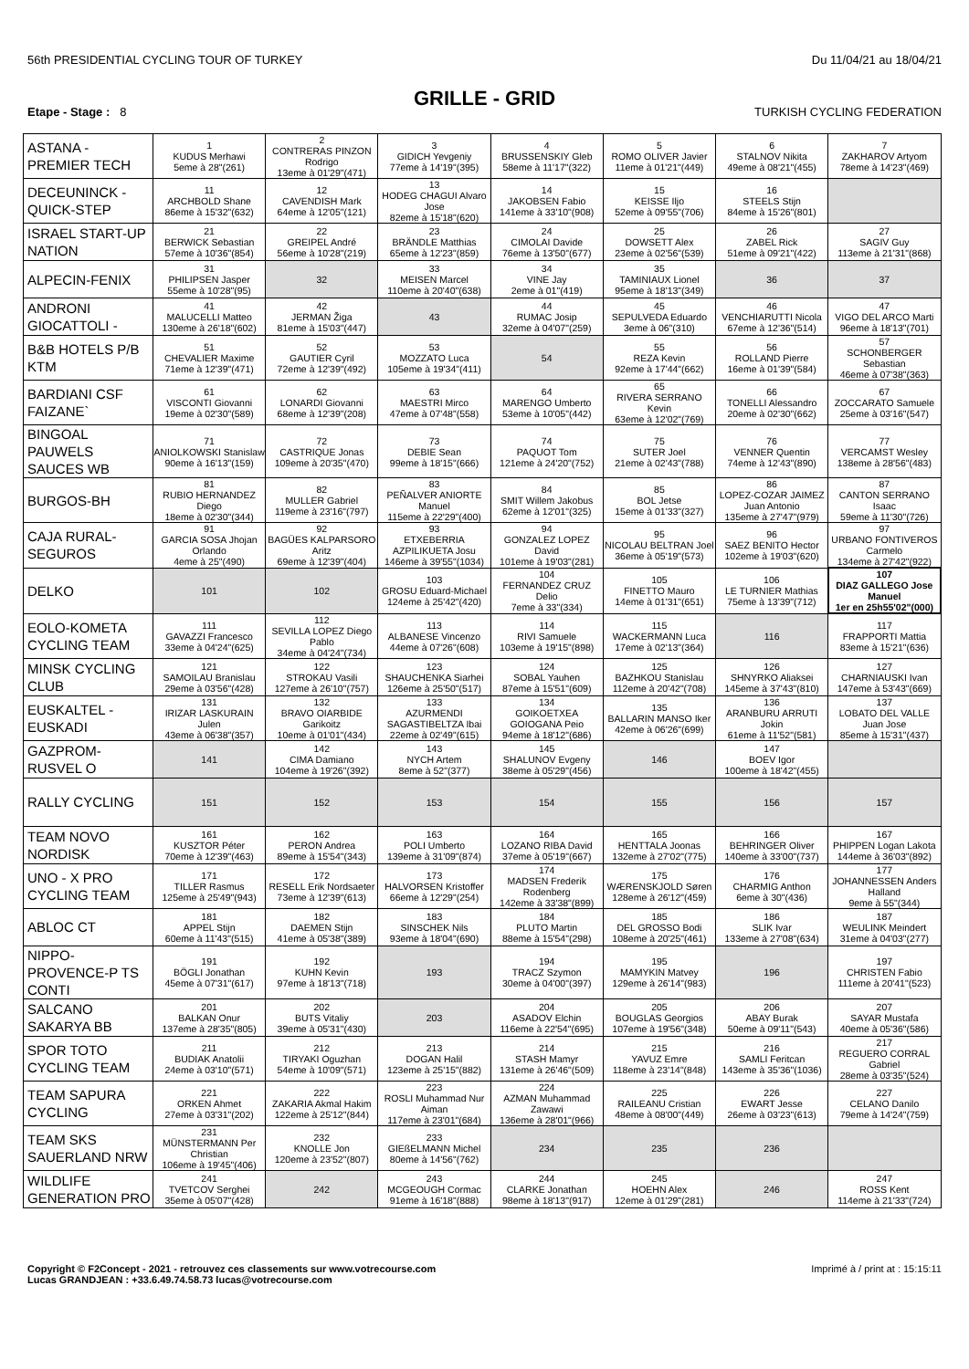56th PRESIDENTIAL CYCLING TOUR OF TURKEY Du 11/04/21 au 18/04/21
GRILLE - GRID
Etape - Stage : 8 TURKISH CYCLING FEDERATION
| ASTANA - PREMIER TECH | 1 KUDUS Merhawi 5eme à 28"(261) | 2 CONTRERAS PINZON Rodrigo 13eme à 01'29"(471) | 3 GIDICH Yevgeniy 77eme à 14'19"(395) | 4 BRUSSENSKIY Gleb 58eme à 11'17"(322) | 5 ROMO OLIVER Javier 11eme à 01'21"(449) | 6 STALNOV Nikita 49eme à 08'21"(455) | 7 ZAKHAROV Artyom 78eme à 14'23"(469) |
| DECEUNINCK - QUICK-STEP | 11 ARCHBOLD Shane 86eme à 15'32"(632) | 12 CAVENDISH Mark 64eme à 12'05"(121) | 13 HODEG CHAGUI Alvaro Jose 82eme à 15'18"(620) | 14 JAKOBSEN Fabio 141eme à 33'10"(908) | 15 KEISSE Iljo 52eme à 09'55"(706) | 16 STEELS Stijn 84eme à 15'26"(801) | |
| ISRAEL START-UP NATION | 21 BERWICK Sebastian 57eme à 10'36"(854) | 22 GREIPEL André 56eme à 10'28"(219) | 23 BRÄNDLE Matthias 65eme à 12'23"(859) | 24 CIMOLAI Davide 76eme à 13'50"(677) | 25 DOWSETT Alex 23eme à 02'56"(539) | 26 ZABEL Rick 51eme à 09'21"(422) | 27 SAGIV Guy 113eme à 21'31"(868) |
| ALPECIN-FENIX | 31 PHILIPSEN Jasper 55eme à 10'28"(95) | 32 | 33 MEISEN Marcel 110eme à 20'40"(638) | 34 VINE Jay 2eme à 01"(419) | 35 TAMINIAUX Lionel 95eme à 18'13"(349) | 36 | 37 |
| ANDRONI GIOCATTOLI - | 41 MALUCELLI Matteo 130eme à 26'18"(602) | 42 JERMAN Žiga 81eme à 15'03"(447) | 43 | 44 RUMAC Josip 32eme à 04'07"(259) | 45 SEPULVEDA Eduardo 3eme à 06"(310) | 46 VENCHIARUTTI Nicola 67eme à 12'36"(514) | 47 VIGO DEL ARCO Marti 96eme à 18'13"(701) |
| B&B HOTELS P/B KTM | 51 CHEVALIER Maxime 71eme à 12'39"(471) | 52 GAUTIER Cyril 72eme à 12'39"(492) | 53 MOZZATO Luca 105eme à 19'34"(411) | 54 | 55 REZA Kevin 92eme à 17'44"(662) | 56 ROLLAND Pierre 16eme à 01'39"(584) | 57 SCHONBERGER Sebastian 46eme à 07'38"(363) |
| BARDIANI CSF FAIZANE` | 61 VISCONTI Giovanni 19eme à 02'30"(589) | 62 LONARDI Giovanni 68eme à 12'39"(208) | 63 MAESTRI Mirco 47eme à 07'48"(558) | 64 MARENGO Umberto 53eme à 10'05"(442) | 65 RIVERA SERRANO Kevin 63eme à 12'02"(769) | 66 TONELLI Alessandro 20eme à 02'30"(662) | 67 ZOCCARATO Samuele 25eme à 03'16"(547) |
| BINGOAL PAUWELS SAUCES WB | 71 ANIOLKOWSKI Stanislaw 90eme à 16'13"(159) | 72 CASTRIQUE Jonas 109eme à 20'35"(470) | 73 DEBIE Sean 99eme à 18'15"(666) | 74 PAQUOT Tom 121eme à 24'20"(752) | 75 SUTER Joel 21eme à 02'43"(788) | 76 VENNER Quentin 74eme à 12'43"(890) | 77 VERCAMST Wesley 138eme à 28'56"(483) |
| BURGOS-BH | 81 RUBIO HERNANDEZ Diego 18eme à 02'30"(344) | 82 MULLER Gabriel 119eme à 23'16"(797) | 83 PEÑALVER ANIORTE Manuel 115eme à 22'29"(400) | 84 SMIT Willem Jakobus 62eme à 12'01"(325) | 85 BOL Jetse 15eme à 01'33"(327) | 86 LOPEZ-COZAR JAIMEZ Juan Antonio 135eme à 27'47"(979) | 87 CANTON SERRANO Isaac 59eme à 11'30"(726) |
| CAJA RURAL-SEGUROS | 91 GARCIA SOSA Jhojan Orlando 4eme à 25"(490) | 92 BAGÜES KALPARSORO Aritz 69eme à 12'39"(404) | 93 ETXEBERRIA AZPILIKUETA Josu 146eme à 39'55"(1034) | 94 GONZALEZ LOPEZ David 101eme à 19'03"(281) | 95 NICOLAU BELTRAN Joel 36eme à 05'19"(573) | 96 SAEZ BENITO Hector 102eme à 19'03"(620) | 97 URBANO FONTIVEROS Carmelo 134eme à 27'42"(922) |
| DELKO | 101 | 102 | 103 GROSU Eduard-Michael 124eme à 25'42"(420) | 104 FERNANDEZ CRUZ Delio 7eme à 33"(334) | 105 FINETTO Mauro 14eme à 01'31"(651) | 106 LE TURNIER Mathias 75eme à 13'39"(712) | 107 DIAZ GALLEGO Jose Manuel 1er en 25h55'02"(000) |
| EOLO-KOMETA CYCLING TEAM | 111 GAVAZZI Francesco 33eme à 04'24"(625) | 112 SEVILLA LOPEZ Diego Pablo 34eme à 04'24"(734) | 113 ALBANESE Vincenzo 44eme à 07'26"(608) | 114 RIVI Samuele 103eme à 19'15"(898) | 115 WACKERMANN Luca 17eme à 02'13"(364) | 116 | 117 FRAPPORTI Mattia 83eme à 15'21"(636) |
| MINSK CYCLING CLUB | 121 SAMOILAU Branislau 29eme à 03'56"(428) | 122 STROKAU Vasili 127eme à 26'10"(757) | 123 SHAUCHENKA Siarhei 126eme à 25'50"(517) | 124 SOBAL Yauhen 87eme à 15'51"(609) | 125 BAZHKOU Stanislau 112eme à 20'42"(708) | 126 SHNYRKO Aliaksei 145eme à 37'43"(810) | 127 CHARNIAUSKI Ivan 147eme à 53'43"(669) |
| EUSKALTEL - EUSKADI | 131 IRIZAR LASKURAIN Julen 43eme à 06'38"(357) | 132 BRAVO OIARBIDE Garikoitz 10eme à 01'01"(434) | 133 AZURMENDI SAGASTIBELTZA Ibai 22eme à 02'49"(615) | 134 GOIKOETXEA GOIOGANA Peio 94eme à 18'12"(686) | 135 BALLARIN MANSO Iker 42eme à 06'26"(699) | 136 ARANBURU ARRUTI Jokin 61eme à 11'52"(581) | 137 LOBATO DEL VALLE Juan Jose 85eme à 15'31"(437) |
| GAZPROM-RUSVEL O | 141 | 142 CIMA Damiano 104eme à 19'26"(392) | 143 NYCH Artem 8eme à 52"(377) | 145 SHALUNOV Evgeny 38eme à 05'29"(456) | 146 | 147 BOEV Igor 100eme à 18'42"(455) | |
| RALLY CYCLING | 151 | 152 | 153 | 154 | 155 | 156 | 157 |
| TEAM NOVO NORDISK | 161 KUSZTOR Péter 70eme à 12'39"(463) | 162 PERON Andrea 89eme à 15'54"(343) | 163 POLI Umberto 139eme à 31'09"(874) | 164 LOZANO RIBA David 37eme à 05'19"(667) | 165 HENTTALA Joonas 132eme à 27'02"(775) | 166 BEHRINGER Oliver 140eme à 33'00"(737) | 167 PHIPPEN Logan Lakota 144eme à 36'03"(892) |
| UNO - X PRO CYCLING TEAM | 171 TILLER Rasmus 125eme à 25'49"(943) | 172 RESELL Erik Nordsaeter 73eme à 12'39"(613) | 173 HALVORSEN Kristoffer 66eme à 12'29"(254) | 174 MADSEN Frederik Rodenberg 142eme à 33'38"(899) | 175 WÆRENSKJOLD Søren 128eme à 26'12"(459) | 176 CHARMIG Anthon 6eme à 30"(436) | 177 JOHANNESSEN Anders Halland 9eme à 55"(344) |
| ABLOC CT | 181 APPEL Stijn 60eme à 11'43"(515) | 182 DAEMEN Stijn 41eme à 05'38"(389) | 183 SINSCHEK Nils 93eme à 18'04"(690) | 184 PLUTO Martin 88eme à 15'54"(298) | 185 DEL GROSSO Bodi 108eme à 20'25"(461) | 186 SLIK Ivar 133eme à 27'08"(634) | 187 WEULINK Meindert 31eme à 04'03"(277) |
| NIPPO-PROVENCE-P TS CONTI | 191 BÖGLI Jonathan 45eme à 07'31"(617) | 192 KUHN Kevin 97eme à 18'13"(718) | 193 | 194 TRACZ Szymon 30eme à 04'00"(397) | 195 MAMYKIN Matvey 129eme à 26'14"(983) | 196 | 197 CHRISTEN Fabio 111eme à 20'41"(523) |
| SALCANO SAKARYA BB | 201 BALKAN Onur 137eme à 28'35"(805) | 202 BUTS Vitaliy 39eme à 05'31"(430) | 203 | 204 ASADOV Elchin 116eme à 22'54"(695) | 205 BOUGLAS Georgios 107eme à 19'56"(348) | 206 ABAY Burak 50eme à 09'11"(543) | 207 SAYAR Mustafa 40eme à 05'36"(586) |
| SPOR TOTO CYCLING TEAM | 211 BUDIAK Anatolii 24eme à 03'10"(571) | 212 TIRYAKI Oguzhan 54eme à 10'09"(571) | 213 DOGAN Halil 123eme à 25'15"(882) | 214 STASH Mamyr 131eme à 26'46"(509) | 215 YAVUZ Emre 118eme à 23'14"(848) | 216 SAMLI Feritcan 143eme à 35'36"(1036) | 217 REGUERO CORRAL Gabriel 28eme à 03'35"(524) |
| TEAM SAPURA CYCLING | 221 ORKEN Ahmet 27eme à 03'31"(202) | 222 ZAKARIA Akmal Hakim 122eme à 25'12"(844) | 223 ROSLI Muhammad Nur Aiman 117eme à 23'01"(684) | 224 AZMAN Muhammad Zawawi 136eme à 28'01"(966) | 225 RAILEANU Cristian 48eme à 08'00"(449) | 226 EWART Jesse 26eme à 03'23"(613) | 227 CELANO Danilo 79eme à 14'24"(759) |
| TEAM SKS SAUERLAND NRW | 231 MÜNSTERMANN Per Christian 106eme à 19'45"(406) | 232 KNOLLE Jon 120eme à 23'52"(807) | 233 GIEßELMANN Michel 80eme à 14'56"(762) | 234 | 235 | 236 | |
| WILDLIFE GENERATION PRO | 241 TVETCOV Serghei 35eme à 05'07"(428) | 242 | 243 MCGEOUGH Cormac 91eme à 16'18"(888) | 244 CLARKE Jonathan 98eme à 18'13"(917) | 245 HOEHN Alex 12eme à 01'29"(281) | 246 | 247 ROSS Kent 114eme à 21'33"(724) |
Copyright © F2Concept - 2021 - retrouvez ces classements sur www.votrecourse.com
Lucas GRANDJEAN : +33.6.49.74.58.73 lucas@votrecourse.com Imprimé à / print at : 15:15:11